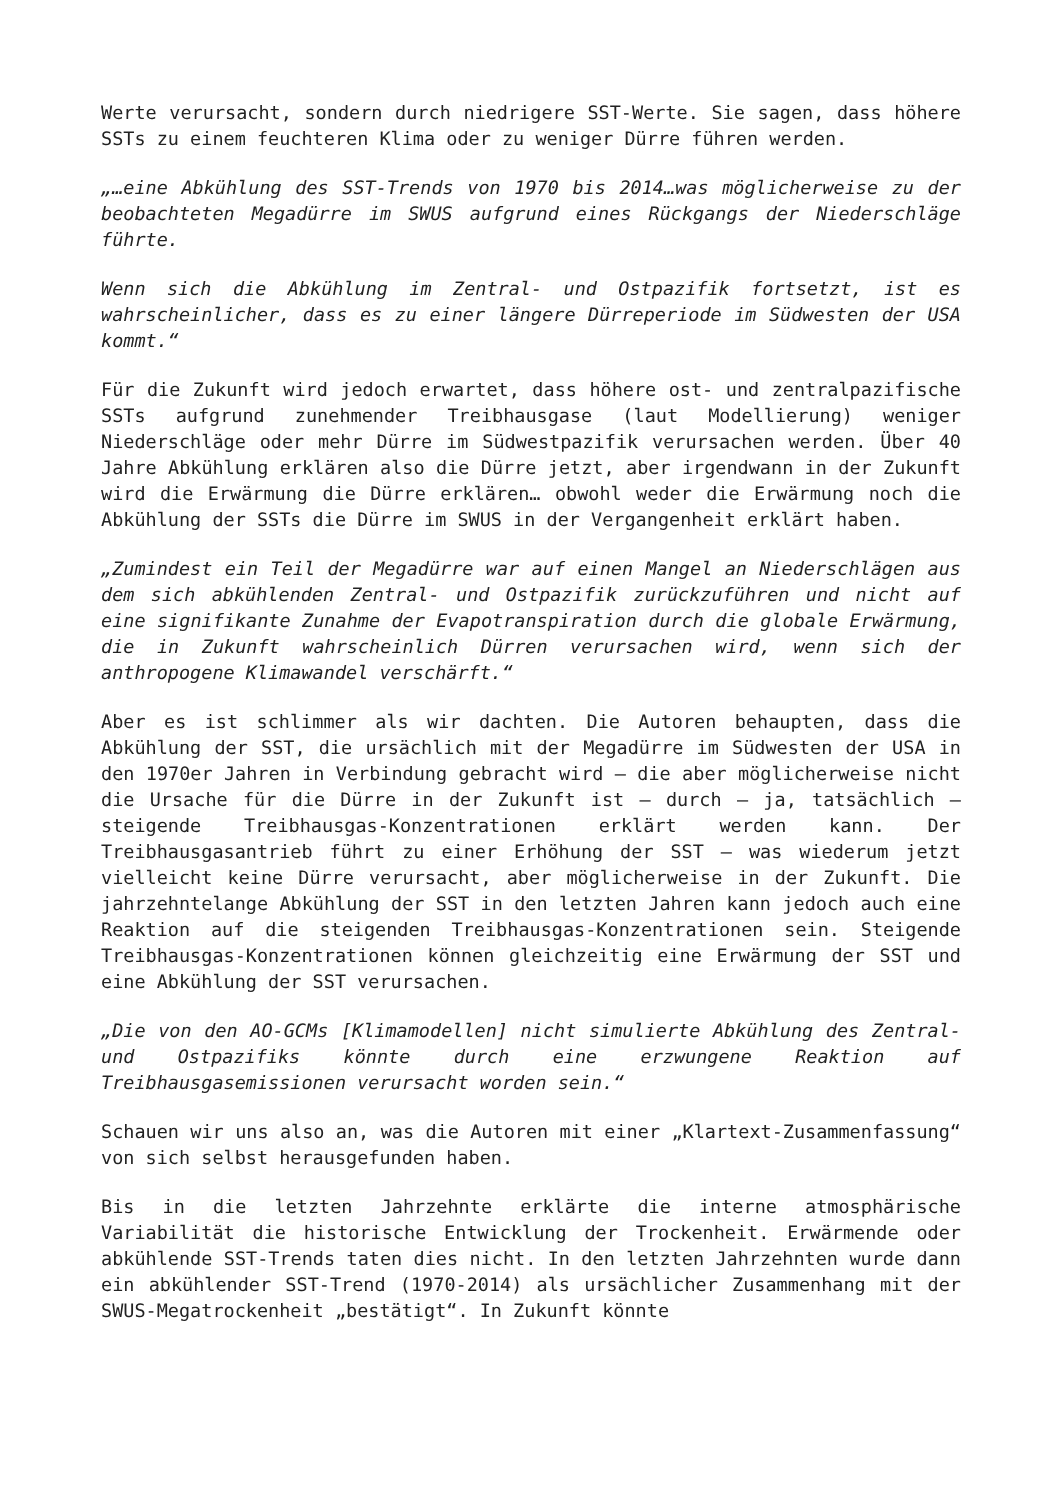Werte verursacht, sondern durch niedrigere SST-Werte. Sie sagen, dass höhere SSTs zu einem feuchteren Klima oder zu weniger Dürre führen werden.
„…eine Abkühlung des SST-Trends von 1970 bis 2014…was möglicherweise zu der beobachteten Megadürre im SWUS aufgrund eines Rückgangs der Niederschläge führte.
Wenn sich die Abkühlung im Zentral- und Ostpazifik fortsetzt, ist es wahrscheinlicher, dass es zu einer längere Dürreperiode im Südwesten der USA kommt.“
Für die Zukunft wird jedoch erwartet, dass höhere ost- und zentralpazifische SSTs aufgrund zunehmender Treibhausgase (laut Modellierung) weniger Niederschläge oder mehr Dürre im Südwestpazifik verursachen werden. Über 40 Jahre Abkühlung erklären also die Dürre jetzt, aber irgendwann in der Zukunft wird die Erwärmung die Dürre erklären… obwohl weder die Erwärmung noch die Abkühlung der SSTs die Dürre im SWUS in der Vergangenheit erklärt haben.
„Zumindest ein Teil der Megadürre war auf einen Mangel an Niederschlägen aus dem sich abkühlenden Zentral- und Ostpazifik zurückzuführen und nicht auf eine signifikante Zunahme der Evapotranspiration durch die globale Erwärmung, die in Zukunft wahrscheinlich Dürren verursachen wird, wenn sich der anthropogene Klimawandel verschärft.“
Aber es ist schlimmer als wir dachten. Die Autoren behaupten, dass die Abkühlung der SST, die ursächlich mit der Megadürre im Südwesten der USA in den 1970er Jahren in Verbindung gebracht wird – die aber möglicherweise nicht die Ursache für die Dürre in der Zukunft ist – durch – ja, tatsächlich – steigende Treibhausgas-Konzentrationen erklärt werden kann. Der Treibhausgasantrieb führt zu einer Erhöhung der SST – was wiederum jetzt vielleicht keine Dürre verursacht, aber möglicherweise in der Zukunft. Die jahrzehntelange Abkühlung der SST in den letzten Jahren kann jedoch auch eine Reaktion auf die steigenden Treibhausgas-Konzentrationen sein. Steigende Treibhausgas-Konzentrationen können gleichzeitig eine Erwärmung der SST und eine Abkühlung der SST verursachen.
„Die von den AO-GCMs [Klimamodellen] nicht simulierte Abkühlung des Zentral- und Ostpazifiks könnte durch eine erzwungene Reaktion auf Treibhausgasemissionen verursacht worden sein.“
Schauen wir uns also an, was die Autoren mit einer „Klartext-Zusammenfassung“ von sich selbst herausgefunden haben.
Bis in die letzten Jahrzehnte erklärte die interne atmosphärische Variabilität die historische Entwicklung der Trockenheit. Erwärmende oder abkühlende SST-Trends taten dies nicht. In den letzten Jahrzehnten wurde dann ein abkühlender SST-Trend (1970-2014) als ursächlicher Zusammenhang mit der SWUS-Megatrockenheit „bestätigt“. In Zukunft könnte